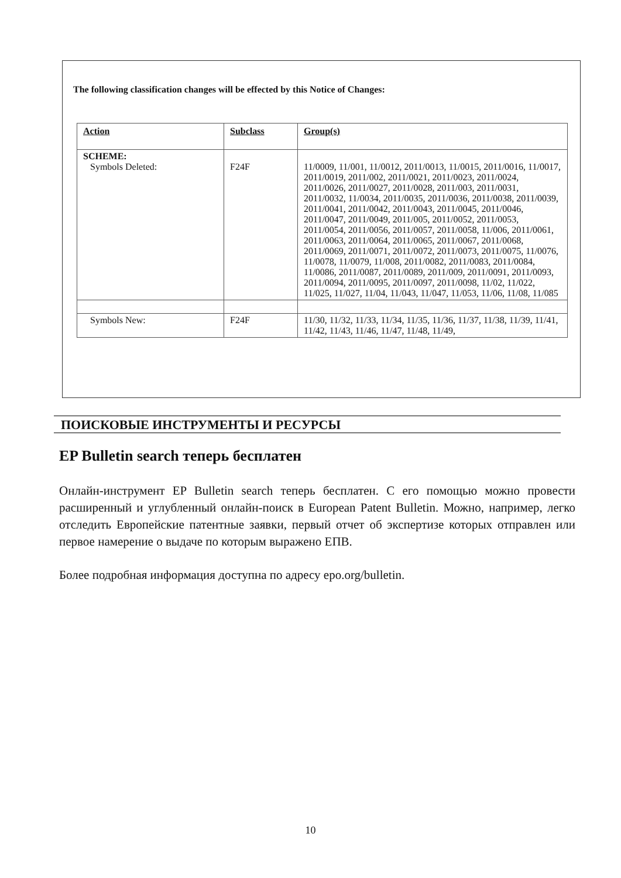The following classification changes will be effected by this Notice of Changes:
| Action | Subclass | Group(s) |
| --- | --- | --- |
| SCHEME: Symbols Deleted: | F24F | 11/0009, 11/001, 11/0012, 2011/0013, 11/0015, 2011/0016, 11/0017, 2011/0019, 2011/002, 2011/0021, 2011/0023, 2011/0024, 2011/0026, 2011/0027, 2011/0028, 2011/003, 2011/0031, 2011/0032, 11/0034, 2011/0035, 2011/0036, 2011/0038, 2011/0039, 2011/0041, 2011/0042, 2011/0043, 2011/0045, 2011/0046, 2011/0047, 2011/0049, 2011/005, 2011/0052, 2011/0053, 2011/0054, 2011/0056, 2011/0057, 2011/0058, 11/006, 2011/0061, 2011/0063, 2011/0064, 2011/0065, 2011/0067, 2011/0068, 2011/0069, 2011/0071, 2011/0072, 2011/0073, 2011/0075, 11/0076, 11/0078, 11/0079, 11/008, 2011/0082, 2011/0083, 2011/0084, 11/0086, 2011/0087, 2011/0089, 2011/009, 2011/0091, 2011/0093, 2011/0094, 2011/0095, 2011/0097, 2011/0098, 11/02, 11/022, 11/025, 11/027, 11/04, 11/043, 11/047, 11/053, 11/06, 11/08, 11/085 |
| Symbols New: | F24F | 11/30, 11/32, 11/33, 11/34, 11/35, 11/36, 11/37, 11/38, 11/39, 11/41, 11/42, 11/43, 11/46, 11/47, 11/48, 11/49, |
ПОИСКОВЫЕ ИНСТРУМЕНТЫ И РЕСУРСЫ
EP Bulletin search теперь бесплатен
Онлайн-инструмент EP Bulletin search теперь бесплатен. С его помощью можно провести расширенный и углубленный онлайн-поиск в European Patent Bulletin. Можно, например, легко отследить Европейские патентные заявки, первый отчет об экспертизе которых отправлен или первое намерение о выдаче по которым выражено ЕПВ.
Более подробная информация доступна по адресу epo.org/bulletin.
10